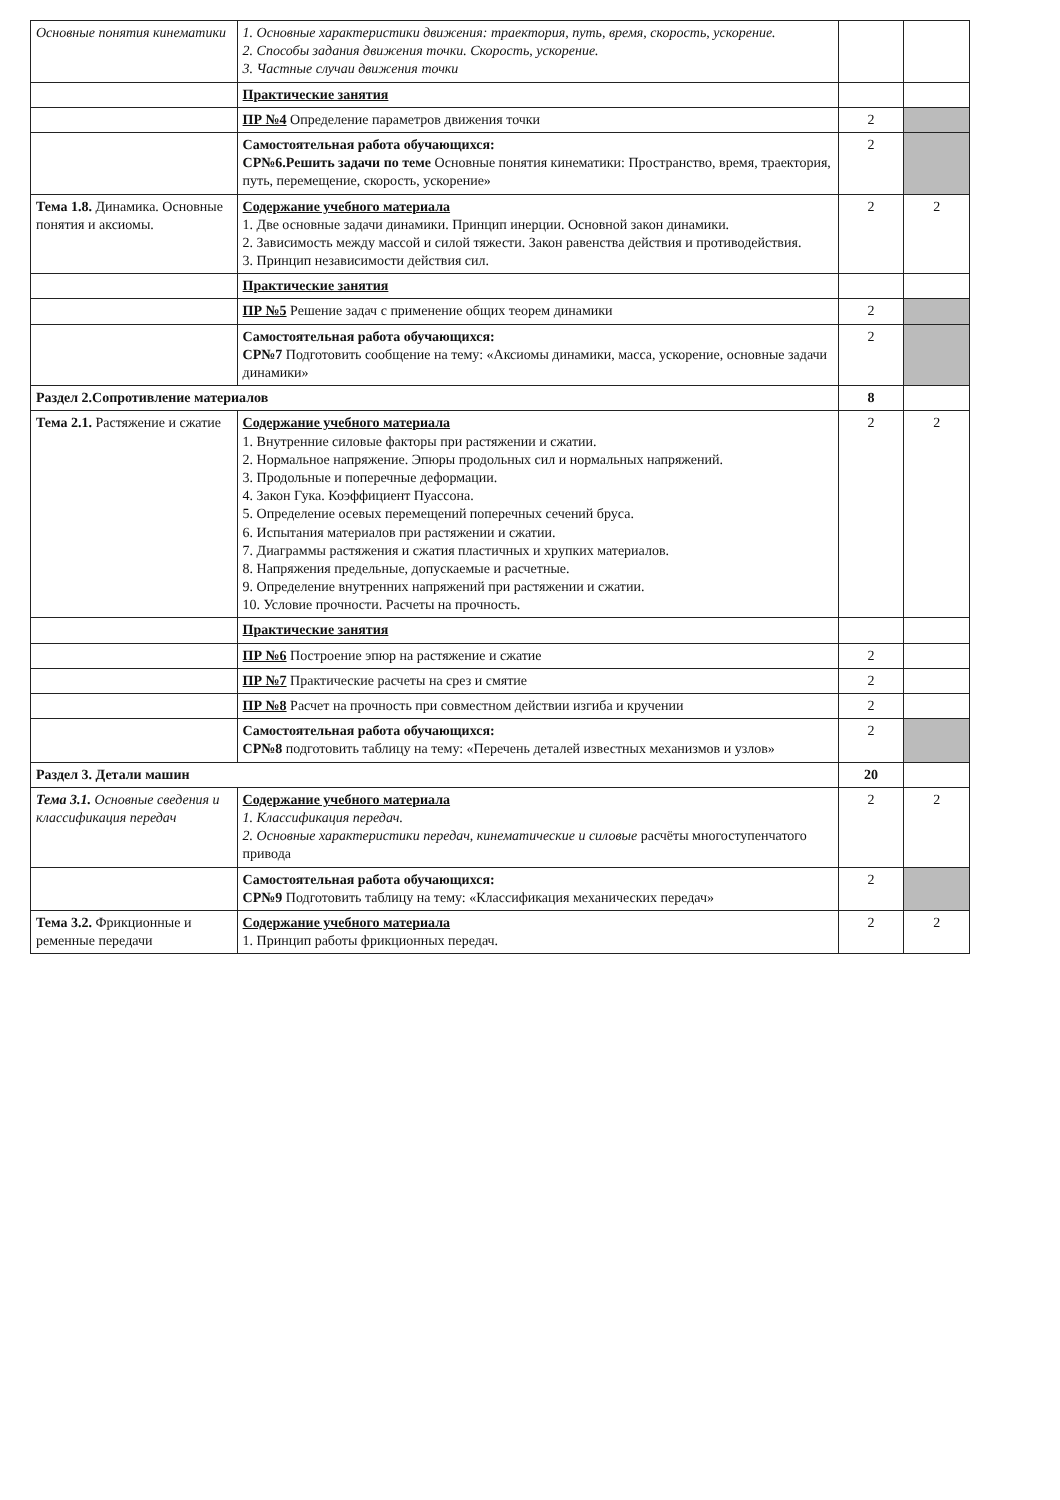| Основные понятия кинематики | 1. Основные характеристики движения: траектория, путь, время, скорость, ускорение. 2. Способы задания движения точки. Скорость, ускорение. 3. Частные случаи движения точки | | |
| | Практические занятия | | |
| | ПР №4 Определение параметров движения точки | 2 | |
| | Самостоятельная работа обучающихся: СР№6.Решить задачи по теме Основные понятия кинематики: Пространство, время, траектория, путь, перемещение, скорость, ускорение» | 2 | |
| Тема 1.8. Динамика. Основные понятия и аксиомы. | Содержание учебного материала 1. Две основные задачи динамики. Принцип инерции. Основной закон динамики. 2. Зависимость между массой и силой тяжести. Закон равенства действия и противодействия. 3. Принцип независимости действия сил. | 2 | 2 |
| | Практические занятия | | |
| | ПР №5 Решение задач с применение общих теорем динамики | 2 | |
| | Самостоятельная работа обучающихся: СР№7 Подготовить сообщение на тему: «Аксиомы динамики, масса, ускорение, основные задачи динамики» | 2 | |
| Раздел 2.Сопротивление материалов | | 8 | |
| Тема 2.1. Растяжение и сжатие | Содержание учебного материала 1. Внутренние силовые факторы при растяжении и сжатии. 2. Нормальное напряжение. Эпюры продольных сил и нормальных напряжений. 3. Продольные и поперечные деформации. 4. Закон Гука. Коэффициент Пуассона. 5. Определение осевых перемещений поперечных сечений бруса. 6. Испытания материалов при растяжении и сжатии. 7. Диаграммы растяжения и сжатия пластичных и хрупких материалов. 8. Напряжения предельные, допускаемые и расчетные. 9. Определение внутренних напряжений при растяжении и сжатии. 10. Условие прочности. Расчеты на прочность. | 2 | 2 |
| | Практические занятия | | |
| | ПР №6 Построение эпюр на растяжение и сжатие | 2 | |
| | ПР №7 Практические расчеты на срез и смятие | 2 | |
| | ПР №8 Расчет на прочность при совместном действии изгиба и кручении | 2 | |
| | Самостоятельная работа обучающихся: СР№8 подготовить таблицу на тему: «Перечень деталей известных механизмов и узлов» | 2 | |
| Раздел 3. Детали машин | | 20 | |
| Тема 3.1. Основные сведения и классификация передач | Содержание учебного материала 1. Классификация передач. 2. Основные характеристики передач, кинематические и силовые расчёты многоступенчатого привода | 2 | 2 |
| | Самостоятельная работа обучающихся: СР№9 Подготовить таблицу на тему: «Классификация механических передач» | 2 | |
| Тема 3.2. Фрикционные и ременные передачи | Содержание учебного материала 1. Принцип работы фрикционных передач. | 2 | 2 |